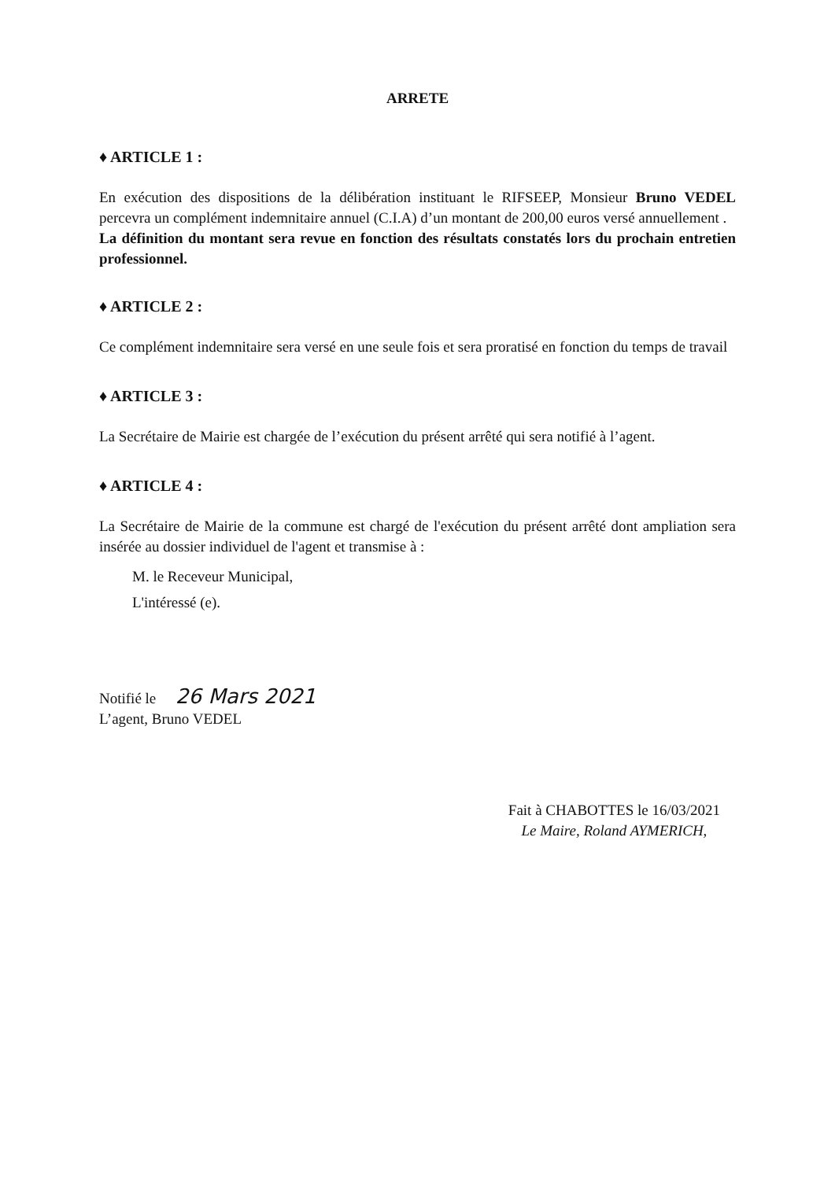ARRETE
♦ ARTICLE 1 :
En exécution des dispositions de la délibération instituant le RIFSEEP, Monsieur Bruno VEDEL percevra un complément indemnitaire annuel (C.I.A) d’un montant de 200,00 euros versé annuellement .
La définition du montant sera revue en fonction des résultats constatés lors du prochain entretien professionnel.
♦ ARTICLE 2 :
Ce complément indemnitaire sera versé en une seule fois et sera proratisé en fonction du temps de travail
♦ ARTICLE 3 :
La Secrétaire de Mairie est chargée de l’exécution du présent arrêté qui sera notifié à l’agent.
♦ ARTICLE 4 :
La Secrétaire de Mairie de la commune est chargé de l'exécution du présent arrêté dont ampliation sera insérée au dossier individuel de l'agent et transmise à :
M. le Receveur Municipal,
L'intéressé (e).
Notifié le 26 Mars 2021
L’agent, Bruno VEDEL
Fait à CHABOTTES le 16/03/2021
Le Maire, Roland AYMERICH,